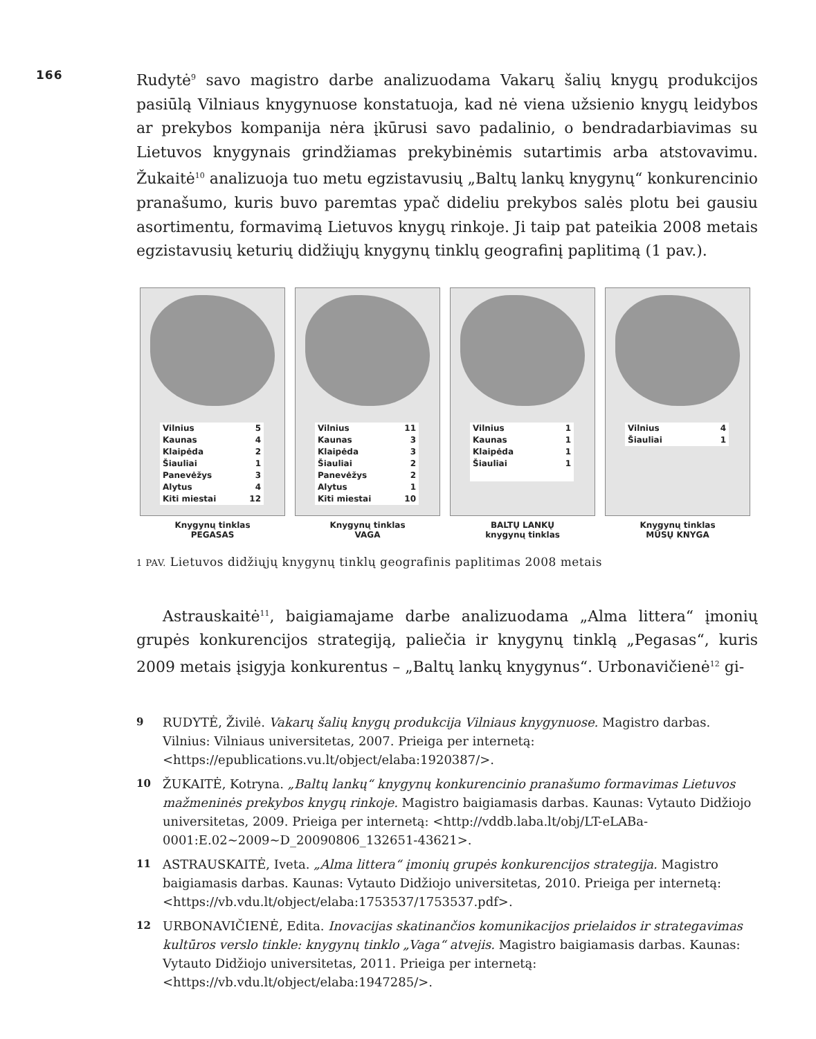166
Rudytė<sup>9</sup> savo magistro darbe analizuodama Vakarų šalių knygų produkcijos pasiūlą Vilniaus knygynuose konstatuoja, kad nė viena užsienio knygų leidybos ar prekybos kompanija nėra įkūrusi savo padalinio, o bendradarbiavimas su Lietuvos knygynais grindžiamas prekybinėmis sutartimis arba atstovavimu. Žukaitė<sup>10</sup> analizuoja tuo metu egzistavusių „Baltų lankų knygynų“ konkurencinio pranašumo, kuris buvo paremtas ypač dideliu prekybos salės plotu bei gausiu asortimentu, formavimą Lietuvos knygų rinkoje. Ji taip pat pateikia 2008 metais egzistavusių keturių didžiųjų knygynų tinklų geografinį paplitimą (1 pav.).
| Vilnius | 5 |
| Kaunas | 4 |
| Klaipėda | 2 |
| Šiauliai | 1 |
| Panevėžys | 3 |
| Alytus | 4 |
| Kiti miestai | 12 |
Knygynų tinklas
PEGASAS
| Vilnius | 11 |
| Kaunas | 3 |
| Klaipėda | 3 |
| Šiauliai | 2 |
| Panevėžys | 2 |
| Alytus | 1 |
| Kiti miestai | 10 |
Knygynų tinklas
VAGA
| Vilnius | 1 |
| Kaunas | 1 |
| Klaipėda | 1 |
| Šiauliai | 1 |
BALTŲ LANKŲ
knygynų tinklas
| Vilnius | 4 |
| Šiauliai | 1 |
Knygynų tinklas
MŪSŲ KNYGA
1 PAV. Lietuvos didžiųjų knygynų tinklų geografinis paplitimas 2008 metais
Astrauskaitė<sup>11</sup>, baigiamajame darbe analizuodama „Alma littera“ įmonių grupės konkurencijos strategiją, paliečia ir knygynų tinklą „Pegasas“, kuris 2009 metais įsigyja konkurentus – „Baltų lankų knygynus“. Urbonavičienė<sup>12</sup> gi-
9 RUDYTĖ, Živilė. Vakarų šalių knygų produkcija Vilniaus knygynuose. Magistro darbas. Vilnius: Vilniaus universitetas, 2007. Prieiga per internetą: <https://epublications.vu.lt/object/elaba:1920387/>.
10 ŽUKAITĖ, Kotryna. „Baltų lankų“ knygynų konkurencinio pranašumo formavimas Lietuvos mažmeninės prekybos knygų rinkoje. Magistro baigiamasis darbas. Kaunas: Vytauto Didžiojo universitetas, 2009. Prieiga per internetą: <http://vddb.laba.lt/obj/LT-eLABa-0001:E.02~2009~D_20090806_132651-43621>.
11 ASTRAUSKAITĖ, Iveta. „Alma littera“ įmonių grupės konkurencijos strategija. Magistro baigiamasis darbas. Kaunas: Vytauto Didžiojo universitetas, 2010. Prieiga per internetą: <https://vb.vdu.lt/object/elaba:1753537/1753537.pdf>.
12 URBONAVIČIENĖ, Edita. Inovacijas skatinančios komunikacijos prielaidos ir strategavimas kultūros verslo tinkle: knygynų tinklo „Vaga“ atvejis. Magistro baigiamasis darbas. Kaunas: Vytauto Didžiojo universitetas, 2011. Prieiga per internetą: <https://vb.vdu.lt/object/elaba:1947285/>.